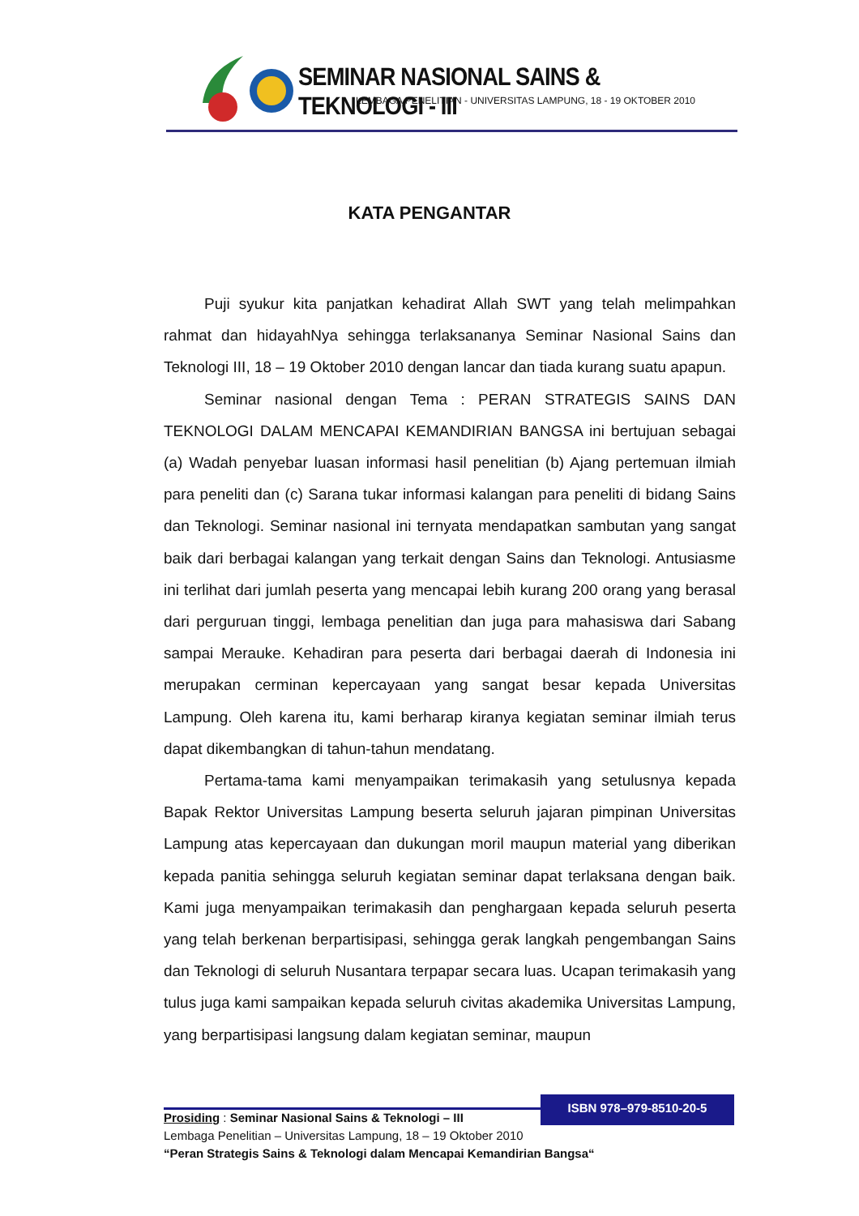SEMINAR NASIONAL SAINS & TEKNOLOGI - III
LEMBAGA PENELITIAN - UNIVERSITAS LAMPUNG, 18 - 19 OKTOBER 2010
KATA PENGANTAR
Puji syukur kita panjatkan kehadirat Allah SWT yang telah melimpahkan rahmat dan hidayahNya sehingga terlaksananya Seminar Nasional Sains dan Teknologi III, 18 – 19 Oktober 2010 dengan lancar dan tiada kurang suatu apapun.
Seminar nasional dengan Tema : PERAN STRATEGIS SAINS DAN TEKNOLOGI DALAM MENCAPAI KEMANDIRIAN BANGSA ini bertujuan sebagai (a) Wadah penyebar luasan informasi hasil penelitian (b) Ajang pertemuan ilmiah para peneliti dan (c) Sarana tukar informasi kalangan para peneliti di bidang Sains dan Teknologi. Seminar nasional ini ternyata mendapatkan sambutan yang sangat baik dari berbagai kalangan yang terkait dengan Sains dan Teknologi. Antusiasme ini terlihat dari jumlah peserta yang mencapai lebih kurang 200 orang yang berasal dari perguruan tinggi, lembaga penelitian dan juga para mahasiswa dari Sabang sampai Merauke. Kehadiran para peserta dari berbagai daerah di Indonesia ini merupakan cerminan kepercayaan yang sangat besar kepada Universitas Lampung. Oleh karena itu, kami berharap kiranya kegiatan seminar ilmiah terus dapat dikembangkan di tahun-tahun mendatang.
Pertama-tama kami menyampaikan terimakasih yang setulusnya kepada Bapak Rektor Universitas Lampung beserta seluruh jajaran pimpinan Universitas Lampung atas kepercayaan dan dukungan moril maupun material yang diberikan kepada panitia sehingga seluruh kegiatan seminar dapat terlaksana dengan baik. Kami juga menyampaikan terimakasih dan penghargaan kepada seluruh peserta yang telah berkenan berpartisipasi, sehingga gerak langkah pengembangan Sains dan Teknologi di seluruh Nusantara terpapar secara luas. Ucapan terimakasih yang tulus juga kami sampaikan kepada seluruh civitas akademika Universitas Lampung, yang berpartisipasi langsung dalam kegiatan seminar, maupun
ISBN 978–979-8510-20-5
Prosiding : Seminar Nasional Sains & Teknologi – III
Lembaga Penelitian – Universitas Lampung, 18 – 19 Oktober 2010
“Peran Strategis Sains & Teknologi dalam Mencapai Kemandirian Bangsa“